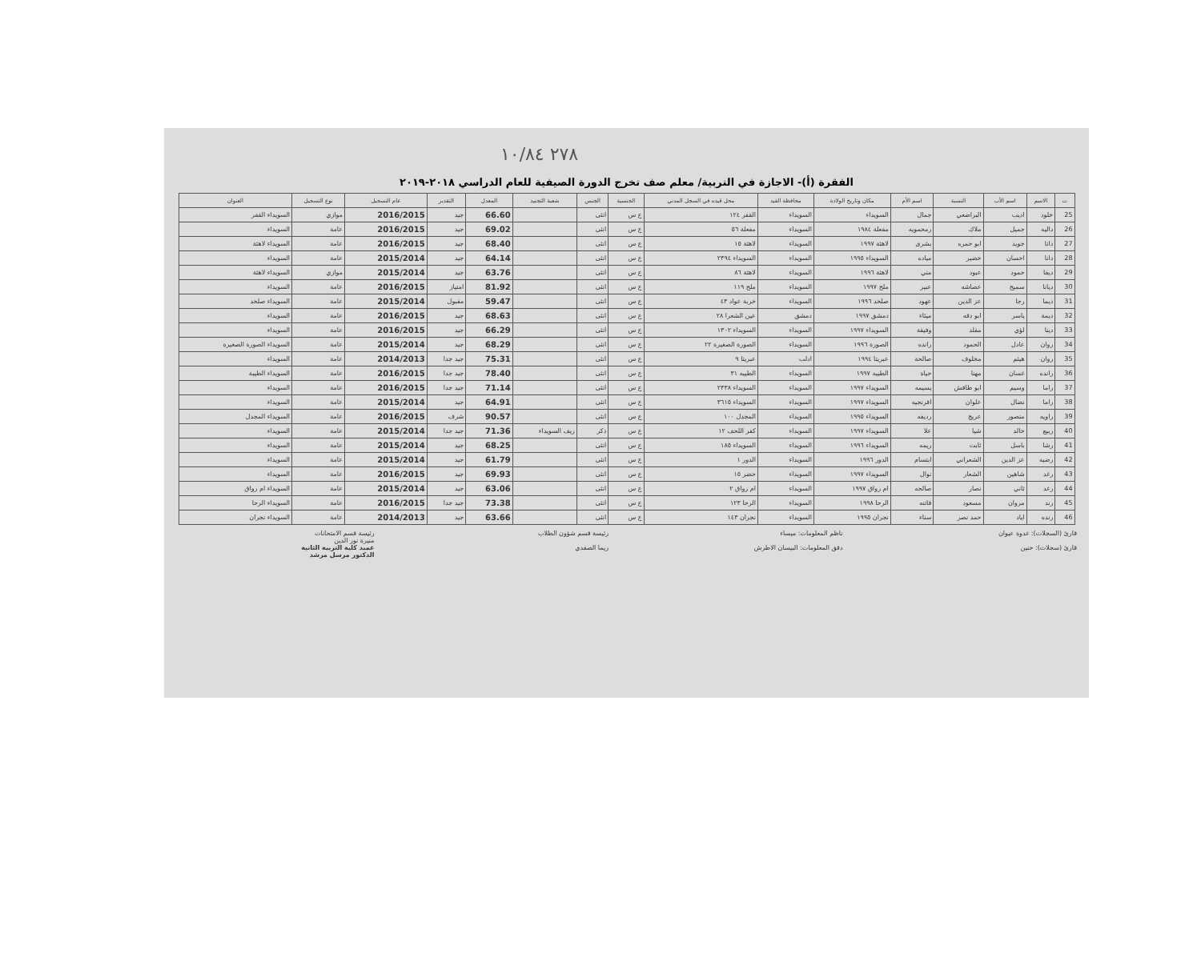٢٧٨ ١٠/٨٤
الفقرة (أ)- الاجازة في التربية/ معلم صف تخرج الدورة الصيفية للعام الدراسي ٢٠١٨-٢٠١٩
| ت | الاسم | اسم الأب | النسبة | اسم الأم | مكان وتاريخ الولادة | محافظة القيد | محل قيده في السجل المدني | الجنسية | الجنس | شعبة التجنيد | المعدل | التقدير | عام التسجيل | نوع التسجيل | العنوان |
| --- | --- | --- | --- | --- | --- | --- | --- | --- | --- | --- | --- | --- | --- | --- | --- |
| 25 | خلود | اديب | البراضعي | جمال | السويداء | السويداء | القفر ١٢٤ | ع س | انثى | | 66.60 | جيد | 2016/2015 | موازي | السويداء القفر |
| 26 | داليه | جميل | ملاك | رمحمويه | مفعلة ١٩٨٤ | السويداء | مفعلة ٥٦ | ع س | انثى | | 69.02 | جيد | 2016/2015 | عامة | السويداء |
| 27 | دانا | جويد | ابو حمره | بشرى | لاهثة ١٩٩٧ | السويداء | لاهثة ١٥ | ع س | انثى | | 68.40 | جيد | 2016/2015 | عامة | السويداء لاهثة |
| 28 | دانا | احسان | خضير | مياده | السويداء ١٩٩٥ | السويداء | السويداء ٢٣٩٤ | ع س | انثى | | 64.14 | جيد | 2015/2014 | عامة | السويداء |
| 29 | ديفا | حمود | عبود | مني | لاهثة ١٩٩٦ | السويداء | لاهثة ٨٦ | ع س | انثى | | 63.76 | جيد | 2015/2014 | موازي | السويداء لاهثة |
| 30 | ديانا | سميح | عصاشه | عبير | ملح ١٩٩٧ | السويداء | ملح ١١٩ | ع س | انثى | | 81.92 | امتياز | 2016/2015 | عامة | السويداء |
| 31 | ديما | رجا | عز الدين | عهود | صلخد ١٩٩٦ | السويداء | خربة عواد ٤٣ | ع س | انثى | | 59.47 | مقبول | 2015/2014 | عامة | السويداء صلخد |
| 32 | ديمة | ياسر | ابو دقه | ميثاء | دمشق ١٩٩٧ | دمشق | عين الشعرا ٢٨ | ع س | انثى | | 68.63 | جيد | 2016/2015 | عامة | السويداء |
| 33 | دينا | لؤي | مقلد | وفيقة | السويداء ١٩٩٧ | السويداء | السويداء ١٣٠٢ | ع س | انثى | | 66.29 | جيد | 2016/2015 | عامة | السويداء |
| 34 | روان | عادل | الحمود | رانده | الصورة ١٩٩٦ | السويداء | الصورة الصغيرة ٢٢ | ع س | انثى | | 68.29 | جيد | 2015/2014 | عامة | السويداء الصورة الصغيرة |
| 35 | روان | هيثم | مخلوف | صالحة | عبريتا ١٩٩٤ | ادلب | عبريتا ٩ | ع س | انثى | | 75.31 | جيد جدا | 2014/2013 | عامة | السويداء |
| 36 | رانده | غسان | مهنا | حياة | الطيبه ١٩٩٧ | السويداء | الطيبه ٣١ | ع س | انثى | | 78.40 | جيد جدا | 2016/2015 | عامة | السويداء الطيبة |
| 37 | راما | وسيم | ابو طافش | يسيمه | السويداء ١٩٩٧ | السويداء | السويداء ٢٣٣٨ | ع س | انثى | | 71.14 | جيد جدا | 2016/2015 | عامة | السويداء |
| 38 | راما | نضال | علوان | افرنجيه | السويداء ١٩٩٧ | السويداء | السويداء ٣٦١٥ | ع س | انثى | | 64.91 | جيد | 2015/2014 | عامة | السويداء |
| 39 | راويه | منصور | عريج | رديفه | السويداء ١٩٩٥ | السويداء | المجدل ١٠٠ | ع س | انثى | | 90.57 | شرف | 2016/2015 | عامة | السويداء المجدل |
| 40 | ربيع | خالد | شيا | علا | السويداء ١٩٩٧ | السويداء | كفر اللحف ١٢ | ع س | ذكر | ريف السويداء | 71.36 | جيد جدا | 2015/2014 | عامة | السويداء |
| 41 | رشا | باسل | ثابت | ريمه | السويداء ١٩٩٦ | السويداء | السويداء ١٨٥ | ع س | انثى | | 68.25 | جيد | 2015/2014 | عامة | السويداء |
| 42 | رضيه | عز الدين | الشعراني | ابتسام | الدور ١٩٩٦ | السويداء | الدور ١ | ع س | انثى | | 61.79 | جيد | 2015/2014 | عامة | السويداء |
| 43 | رغد | شاهين | الشعار | نوال | السويداء ١٩٩٧ | السويداء | حضر ١٥ | ع س | انثى | | 69.93 | جيد | 2016/2015 | عامة | السويداء |
| 44 | رغد | ثاني | نصار | صالحه | ام رواق ١٩٩٧ | السويداء | ام رواق ٢ | ع س | انثى | | 63.06 | جيد | 2015/2014 | عامة | السويداء ام رواق |
| 45 | رند | مروان | مسعود | فاتنه | الرحا ١٩٩٨ | السويداء | الرحا ١٢٣ | ع س | انثى | | 73.38 | جيد جدا | 2016/2015 | عامة | السويداء الرحا |
| 46 | رنده | اياد | حمد نصر | سناء | نجران ١٩٩٥ | السويداء | نجران ١٤٣ | ع س | انثى | | 63.66 | جيد | 2014/2013 | عامة | السويداء نجران |
قارئ (السجلات): غدوة عيوان
قارئ (سجلات): حنين
ناظم المعلومات: ميساء
دقق المعلومات: البيسان الاطرش
رئيسة قسم شؤون الطلاب
ريما الصفدي
رئيسة قسم الامتحانات
منيرة نور الدين
عميد كلية التربية الثانية
الدكتور مرسل مرشد